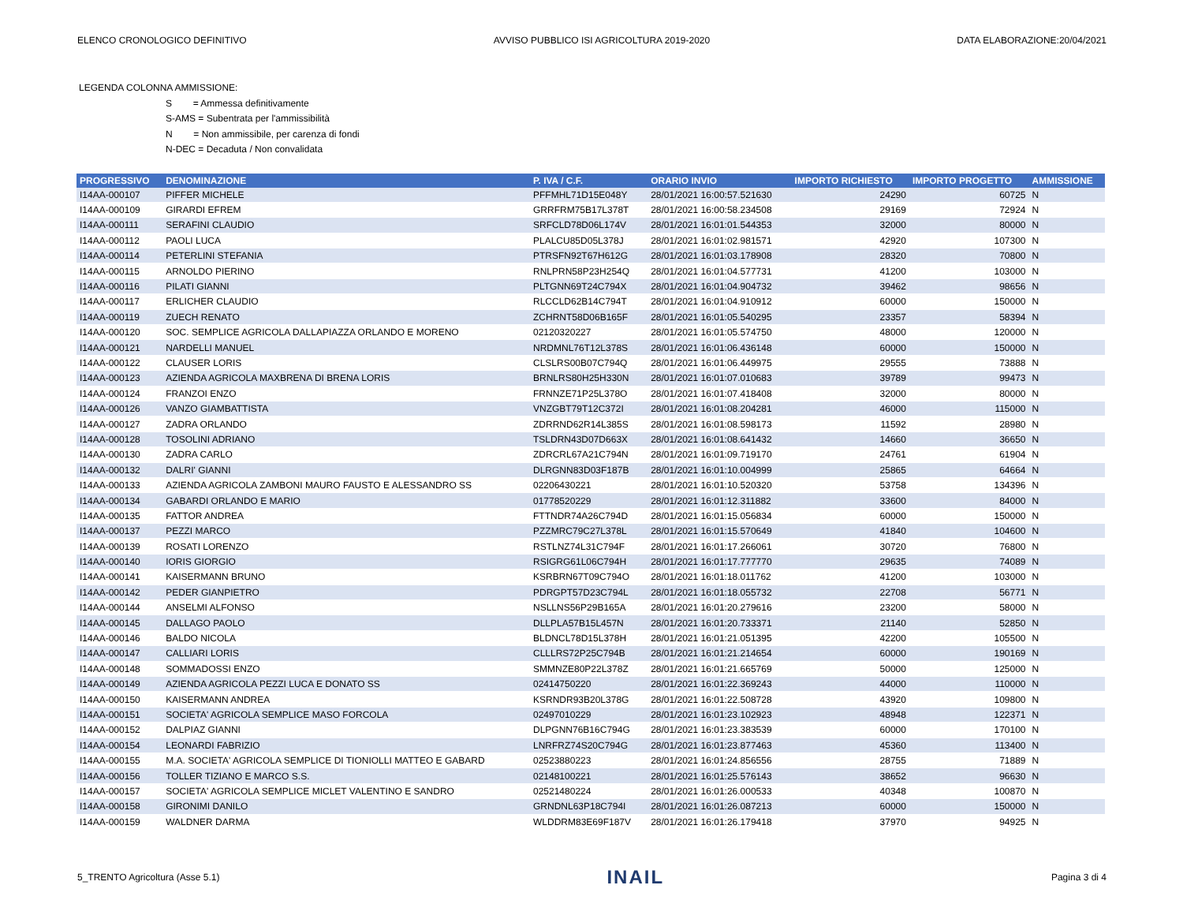ELENCO CRONOLOGICO DEFINITIVO AVVISO PUBBLICO ISI AGRICOLTURA 2019-2020 DATA ELABORAZIONE:20/04/2021
LEGENDA COLONNA AMMISSIONE:
S = Ammessa definitivamente
S-AMS = Subentrata per l'ammissibilità
N = Non ammissibile, per carenza di fondi
N-DEC = Decaduta / Non convalidata
| PROGRESSIVO | DENOMINAZIONE | P. IVA / C.F. | ORARIO INVIO | IMPORTO RICHIESTO | IMPORTO PROGETTO | AMMISSIONE |
| --- | --- | --- | --- | --- | --- | --- |
| I14AA-000107 | PIFFER MICHELE | PFFMHL71D15E048Y | 28/01/2021 16:00:57.521630 | 24290 | 60725 | N |
| I14AA-000109 | GIRARDI EFREM | GRRFRM75B17L378T | 28/01/2021 16:00:58.234508 | 29169 | 72924 | N |
| I14AA-000111 | SERAFINI CLAUDIO | SRFCLD78D06L174V | 28/01/2021 16:01:01.544353 | 32000 | 80000 | N |
| I14AA-000112 | PAOLI LUCA | PLALCU85D05L378J | 28/01/2021 16:01:02.981571 | 42920 | 107300 | N |
| I14AA-000114 | PETERLINI STEFANIA | PTRSFN92T67H612G | 28/01/2021 16:01:03.178908 | 28320 | 70800 | N |
| I14AA-000115 | ARNOLDO PIERINO | RNLPRN58P23H254Q | 28/01/2021 16:01:04.577731 | 41200 | 103000 | N |
| I14AA-000116 | PILATI GIANNI | PLTGNN69T24C794X | 28/01/2021 16:01:04.904732 | 39462 | 98656 | N |
| I14AA-000117 | ERLICHER CLAUDIO | RLCCLD62B14C794T | 28/01/2021 16:01:04.910912 | 60000 | 150000 | N |
| I14AA-000119 | ZUECH RENATO | ZCHRNT58D06B165F | 28/01/2021 16:01:05.540295 | 23357 | 58394 | N |
| I14AA-000120 | SOC. SEMPLICE AGRICOLA DALLAPIAZZA ORLANDO E MORENO | 02120320227 | 28/01/2021 16:01:05.574750 | 48000 | 120000 | N |
| I14AA-000121 | NARDELLI MANUEL | NRDMNL76T12L378S | 28/01/2021 16:01:06.436148 | 60000 | 150000 | N |
| I14AA-000122 | CLAUSER LORIS | CLSLRS00B07C794Q | 28/01/2021 16:01:06.449975 | 29555 | 73888 | N |
| I14AA-000123 | AZIENDA AGRICOLA MAXBRENA DI BRENA LORIS | BRNLRS80H25H330N | 28/01/2021 16:01:07.010683 | 39789 | 99473 | N |
| I14AA-000124 | FRANZOI ENZO | FRNNZE71P25L378O | 28/01/2021 16:01:07.418408 | 32000 | 80000 | N |
| I14AA-000126 | VANZO GIAMBATTISTA | VNZGBT79T12C372I | 28/01/2021 16:01:08.204281 | 46000 | 115000 | N |
| I14AA-000127 | ZADRA ORLANDO | ZDRRND62R14L385S | 28/01/2021 16:01:08.598173 | 11592 | 28980 | N |
| I14AA-000128 | TOSOLINI ADRIANO | TSLDRN43D07D663X | 28/01/2021 16:01:08.641432 | 14660 | 36650 | N |
| I14AA-000130 | ZADRA CARLO | ZDRCRL67A21C794N | 28/01/2021 16:01:09.719170 | 24761 | 61904 | N |
| I14AA-000132 | DALRI' GIANNI | DLRGNN83D03F187B | 28/01/2021 16:01:10.004999 | 25865 | 64664 | N |
| I14AA-000133 | AZIENDA AGRICOLA ZAMBONI MAURO FAUSTO E ALESSANDRO SS | 02206430221 | 28/01/2021 16:01:10.520320 | 53758 | 134396 | N |
| I14AA-000134 | GABARDI ORLANDO E MARIO | 01778520229 | 28/01/2021 16:01:12.311882 | 33600 | 84000 | N |
| I14AA-000135 | FATTOR ANDREA | FTTNDR74A26C794D | 28/01/2021 16:01:15.056834 | 60000 | 150000 | N |
| I14AA-000137 | PEZZI MARCO | PZZMRC79C27L378L | 28/01/2021 16:01:15.570649 | 41840 | 104600 | N |
| I14AA-000139 | ROSATI LORENZO | RSTLNZ74L31C794F | 28/01/2021 16:01:17.266061 | 30720 | 76800 | N |
| I14AA-000140 | IORIS GIORGIO | RSIGRG61L06C794H | 28/01/2021 16:01:17.777770 | 29635 | 74089 | N |
| I14AA-000141 | KAISERMANN BRUNO | KSRBRN67T09C794O | 28/01/2021 16:01:18.011762 | 41200 | 103000 | N |
| I14AA-000142 | PEDER GIANPIETRO | PDRGPT57D23C794L | 28/01/2021 16:01:18.055732 | 22708 | 56771 | N |
| I14AA-000144 | ANSELMI ALFONSO | NSLLNS56P29B165A | 28/01/2021 16:01:20.279616 | 23200 | 58000 | N |
| I14AA-000145 | DALLAGO PAOLO | DLLPLA57B15L457N | 28/01/2021 16:01:20.733371 | 21140 | 52850 | N |
| I14AA-000146 | BALDO NICOLA | BLDNCL78D15L378H | 28/01/2021 16:01:21.051395 | 42200 | 105500 | N |
| I14AA-000147 | CALLIARI LORIS | CLLLRS72P25C794B | 28/01/2021 16:01:21.214654 | 60000 | 190169 | N |
| I14AA-000148 | SOMMADOSSI ENZO | SMMNZE80P22L378Z | 28/01/2021 16:01:21.665769 | 50000 | 125000 | N |
| I14AA-000149 | AZIENDA AGRICOLA PEZZI LUCA E DONATO SS | 02414750220 | 28/01/2021 16:01:22.369243 | 44000 | 110000 | N |
| I14AA-000150 | KAISERMANN ANDREA | KSRNDR93B20L378G | 28/01/2021 16:01:22.508728 | 43920 | 109800 | N |
| I14AA-000151 | SOCIETA' AGRICOLA SEMPLICE MASO FORCOLA | 02497010229 | 28/01/2021 16:01:23.102923 | 48948 | 122371 | N |
| I14AA-000152 | DALPIAZ GIANNI | DLPGNN76B16C794G | 28/01/2021 16:01:23.383539 | 60000 | 170100 | N |
| I14AA-000154 | LEONARDI FABRIZIO | LNRFRZ74S20C794G | 28/01/2021 16:01:23.877463 | 45360 | 113400 | N |
| I14AA-000155 | M.A. SOCIETA' AGRICOLA SEMPLICE DI TIONIOLLI MATTEO E GABARD | 02523880223 | 28/01/2021 16:01:24.856556 | 28755 | 71889 | N |
| I14AA-000156 | TOLLER TIZIANO E MARCO S.S. | 02148100221 | 28/01/2021 16:01:25.576143 | 38652 | 96630 | N |
| I14AA-000157 | SOCIETA' AGRICOLA SEMPLICE MICLET VALENTINO E SANDRO | 02521480224 | 28/01/2021 16:01:26.000533 | 40348 | 100870 | N |
| I14AA-000158 | GIRONIMI DANILO | GRNDNL63P18C794I | 28/01/2021 16:01:26.087213 | 60000 | 150000 | N |
| I14AA-000159 | WALDNER DARMA | WLDDRM83E69F187V | 28/01/2021 16:01:26.179418 | 37970 | 94925 | N |
5_TRENTO Agricoltura (Asse 5.1) INAIL Pagina 3 di 4